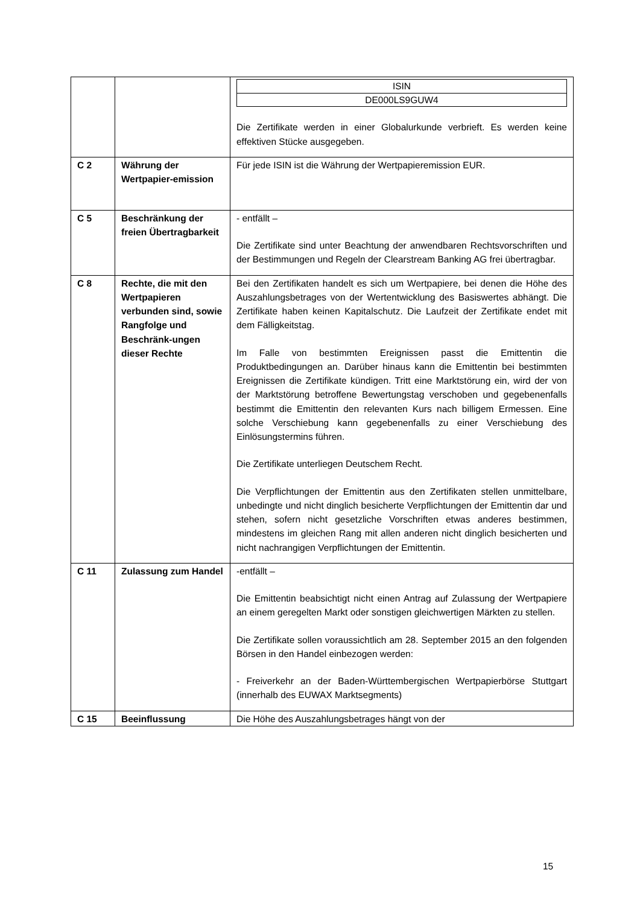| | | / ISIN / / DE000LS9GUW4 / Die Zertifikate werden in einer Globalurkunde verbrieft. Es werden keine effektiven Stücke ausgegeben. |
| C 2 | Währung der Wertpapier-emission | Für jede ISIN ist die Währung der Wertpapieremission EUR. |
| C 5 | Beschränkung der freien Übertragbarkeit | - entfällt – Die Zertifikate sind unter Beachtung der anwendbaren Rechtsvorschriften und der Bestimmungen und Regeln der Clearstream Banking AG frei übertragbar. |
| C 8 | Rechte, die mit den Wertpapieren verbunden sind, sowie Rangfolge und Beschränk-ungen dieser Rechte | Bei den Zertifikaten handelt es sich um Wertpapiere, bei denen die Höhe des Auszahlungsbetrages von der Wertentwicklung des Basiswertes abhängt. Die Zertifikate haben keinen Kapitalschutz. Die Laufzeit der Zertifikate endet mit dem Fälligkeitstag. Im Falle von bestimmten Ereignissen passt die Emittentin die Produktbedingungen an. Darüber hinaus kann die Emittentin bei bestimmten Ereignissen die Zertifikate kündigen. Tritt eine Marktstörung ein, wird der von der Marktstörung betroffene Bewertungstag verschoben und gegebenenfalls bestimmt die Emittentin den relevanten Kurs nach billigem Ermessen. Eine solche Verschiebung kann gegebenenfalls zu einer Verschiebung des Einlösungstermins führen. Die Zertifikate unterliegen Deutschem Recht. Die Verpflichtungen der Emittentin aus den Zertifikaten stellen unmittelbare, unbedingte und nicht dinglich besicherte Verpflichtungen der Emittentin dar und stehen, sofern nicht gesetzliche Vorschriften etwas anderes bestimmen, mindestens im gleichen Rang mit allen anderen nicht dinglich besicherten und nicht nachrangigen Verpflichtungen der Emittentin. |
| C 11 | Zulassung zum Handel | -entfällt – Die Emittentin beabsichtigt nicht einen Antrag auf Zulassung der Wertpapiere an einem geregelten Markt oder sonstigen gleichwertigen Märkten zu stellen. Die Zertifikate sollen voraussichtlich am 28. September 2015 an den folgenden Börsen in den Handel einbezogen werden: - Freiverkehr an der Baden-Württembergischen Wertpapierbörse Stuttgart (innerhalb des EUWAX Marktsegments) |
| C 15 | Beeinflussung | Die Höhe des Auszahlungsbetrages hängt von der |
15